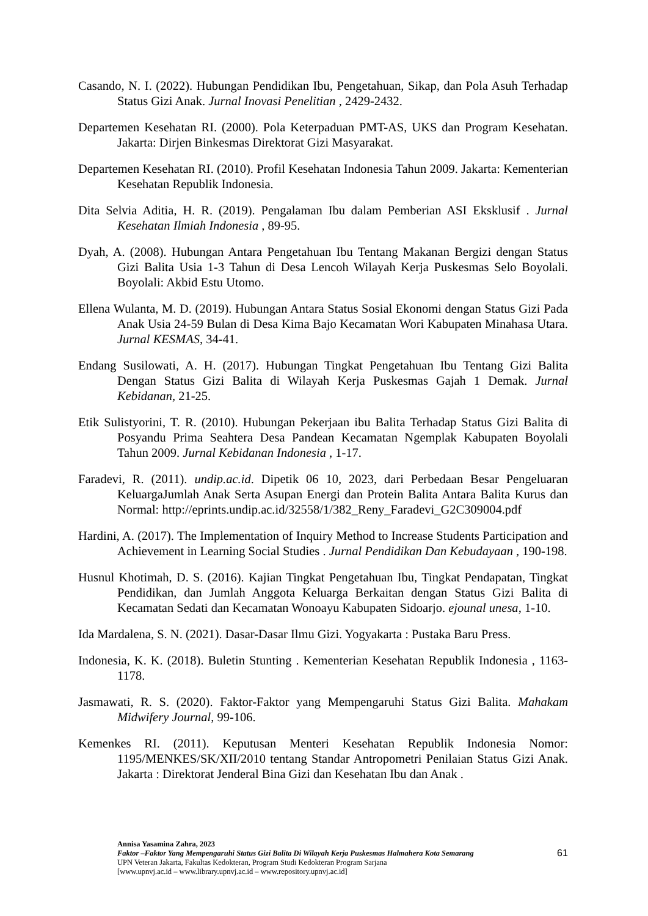Casando, N. I. (2022). Hubungan Pendidikan Ibu, Pengetahuan, Sikap, dan Pola Asuh Terhadap Status Gizi Anak. Jurnal Inovasi Penelitian , 2429-2432.
Departemen Kesehatan RI. (2000). Pola Keterpaduan PMT-AS, UKS dan Program Kesehatan. Jakarta: Dirjen Binkesmas Direktorat Gizi Masyarakat.
Departemen Kesehatan RI. (2010). Profil Kesehatan Indonesia Tahun 2009. Jakarta: Kementerian Kesehatan Republik Indonesia.
Dita Selvia Aditia, H. R. (2019). Pengalaman Ibu dalam Pemberian ASI Eksklusif . Jurnal Kesehatan Ilmiah Indonesia , 89-95.
Dyah, A. (2008). Hubungan Antara Pengetahuan Ibu Tentang Makanan Bergizi dengan Status Gizi Balita Usia 1-3 Tahun di Desa Lencoh Wilayah Kerja Puskesmas Selo Boyolali. Boyolali: Akbid Estu Utomo.
Ellena Wulanta, M. D. (2019). Hubungan Antara Status Sosial Ekonomi dengan Status Gizi Pada Anak Usia 24-59 Bulan di Desa Kima Bajo Kecamatan Wori Kabupaten Minahasa Utara. Jurnal KESMAS, 34-41.
Endang Susilowati, A. H. (2017). Hubungan Tingkat Pengetahuan Ibu Tentang Gizi Balita Dengan Status Gizi Balita di Wilayah Kerja Puskesmas Gajah 1 Demak. Jurnal Kebidanan, 21-25.
Etik Sulistyorini, T. R. (2010). Hubungan Pekerjaan ibu Balita Terhadap Status Gizi Balita di Posyandu Prima Seahtera Desa Pandean Kecamatan Ngemplak Kabupaten Boyolali Tahun 2009. Jurnal Kebidanan Indonesia , 1-17.
Faradevi, R. (2011). undip.ac.id. Dipetik 06 10, 2023, dari Perbedaan Besar Pengeluaran KeluargaJumlah Anak Serta Asupan Energi dan Protein Balita Antara Balita Kurus dan Normal: http://eprints.undip.ac.id/32558/1/382_Reny_Faradevi_G2C309004.pdf
Hardini, A. (2017). The Implementation of Inquiry Method to Increase Students Participation and Achievement in Learning Social Studies . Jurnal Pendidikan Dan Kebudayaan , 190-198.
Husnul Khotimah, D. S. (2016). Kajian Tingkat Pengetahuan Ibu, Tingkat Pendapatan, Tingkat Pendidikan, dan Jumlah Anggota Keluarga Berkaitan dengan Status Gizi Balita di Kecamatan Sedati dan Kecamatan Wonoayu Kabupaten Sidoarjo. ejounal unesa, 1-10.
Ida Mardalena, S. N. (2021). Dasar-Dasar Ilmu Gizi. Yogyakarta : Pustaka Baru Press.
Indonesia, K. K. (2018). Buletin Stunting . Kementerian Kesehatan Republik Indonesia , 1163-1178.
Jasmawati, R. S. (2020). Faktor-Faktor yang Mempengaruhi Status Gizi Balita. Mahakam Midwifery Journal, 99-106.
Kemenkes RI. (2011). Keputusan Menteri Kesehatan Republik Indonesia Nomor: 1195/MENKES/SK/XII/2010 tentang Standar Antropometri Penilaian Status Gizi Anak. Jakarta : Direktorat Jenderal Bina Gizi dan Kesehatan Ibu dan Anak .
Annisa Yasamina Zahra, 2023
Faktor –Faktor Yang Mempengaruhi Status Gizi Balita Di Wilayah Kerja Puskesmas Halmahera Kota Semarang
UPN Veteran Jakarta, Fakultas Kedokteran, Program Studi Kedokteran Program Sarjana
[www.upnvj.ac.id – www.library.upnvj.ac.id – www.repository.upnvj.ac.id]
61